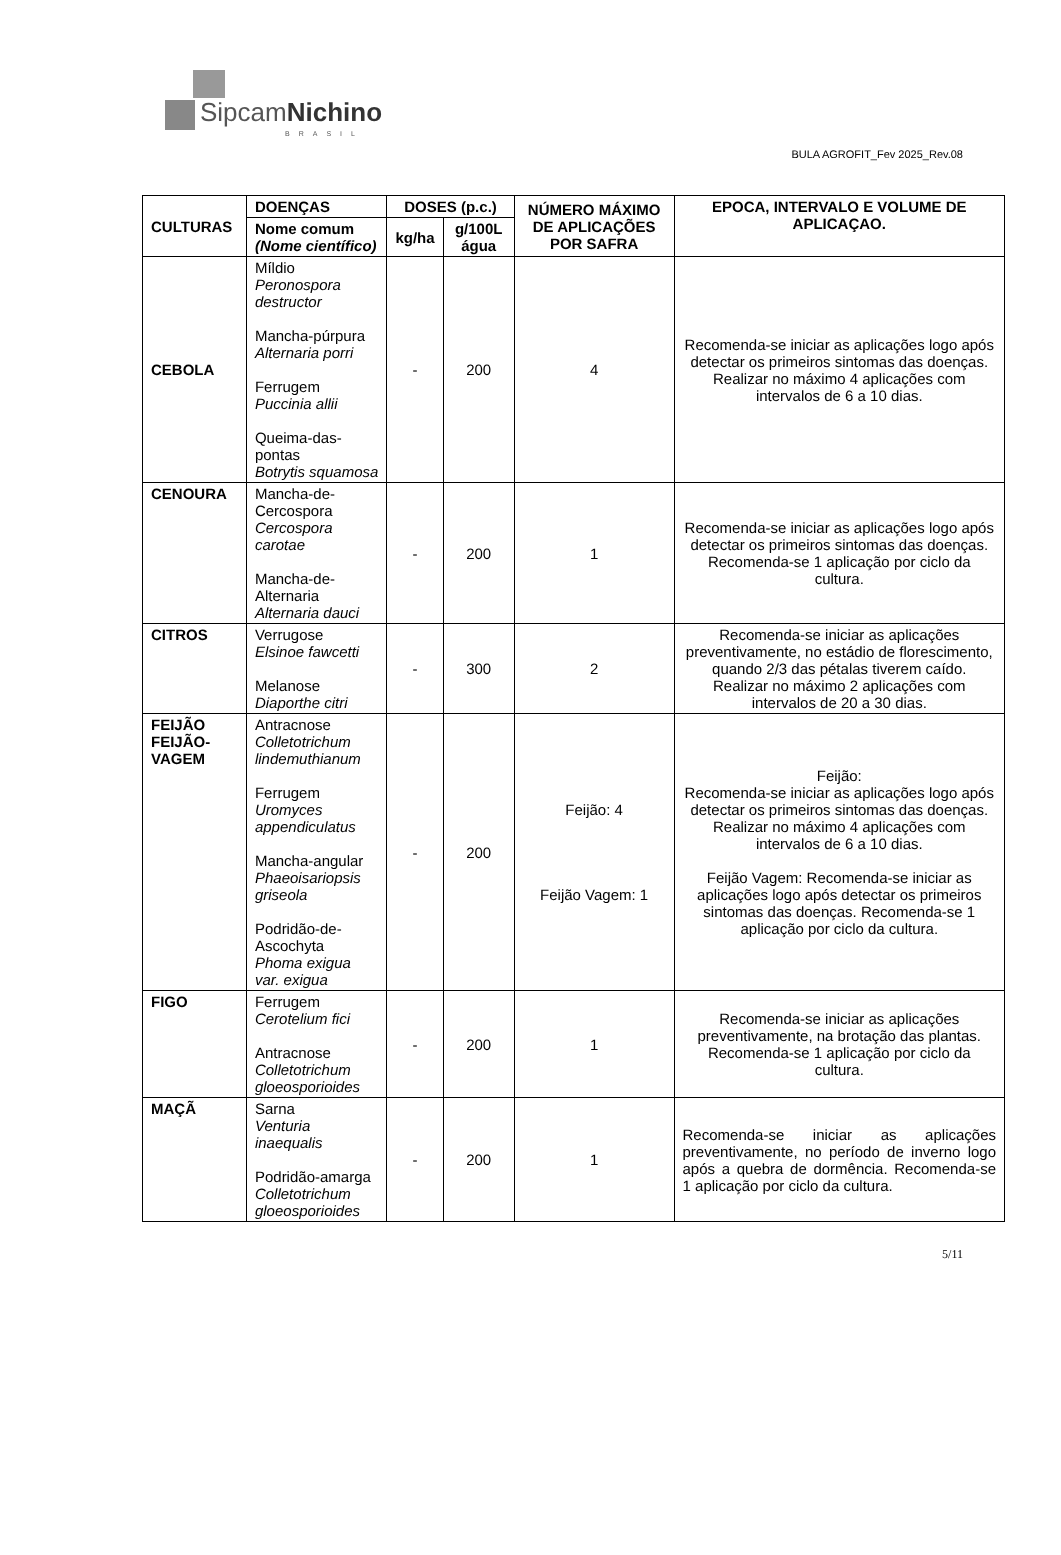SipcamNichino
BRASIL
BULA AGROFIT_Fev 2025_Rev.08
| CULTURAS | DOENÇAS | DOSES (p.c.) | | NÚMERO MÁXIMO DE APLICAÇÕES POR SAFRA | EPOCA, INTERVALO E VOLUME DE APLICAÇAO. |
| --- | --- | --- | --- | --- | --- |
| | Nome comum (Nome científico) | kg/ha | g/100L água | | |
| CEBOLA | Míldio Peronospora destructor Mancha-púrpura Alternaria porri Ferrugem Puccinia allii Queima-das-pontas Botrytis squamosa | - | 200 | 4 | Recomenda-se iniciar as aplicações logo após detectar os primeiros sintomas das doenças. Realizar no máximo 4 aplicações com intervalos de 6 a 10 dias. |
| CENOURA | Mancha-de-Cercospora Cercospora carotae Mancha-de-Alternaria Alternaria dauci | - | 200 | 1 | Recomenda-se iniciar as aplicações logo após detectar os primeiros sintomas das doenças. Recomenda-se 1 aplicação por ciclo da cultura. |
| CITROS | Verrugose Elsinoe fawcetti Melanose Diaporthe citri | - | 300 | 2 | Recomenda-se iniciar as aplicações preventivamente, no estádio de florescimento, quando 2/3 das pétalas tiverem caído. Realizar no máximo 2 aplicações com intervalos de 20 a 30 dias. |
| FEIJÃO FEIJÃO-VAGEM | Antracnose Colletotrichum lindemuthianum Ferrugem Uromyces appendiculatus Mancha-angular Phaeoisariopsis griseola Podridão-de-Ascochyta Phoma exigua var. exigua | - | 200 | Feijão: 4 Feijão Vagem: 1 | Feijão: Recomenda-se iniciar as aplicações logo após detectar os primeiros sintomas das doenças. Realizar no máximo 4 aplicações com intervalos de 6 a 10 dias. Feijão Vagem: Recomenda-se iniciar as aplicações logo após detectar os primeiros sintomas das doenças. Recomenda-se 1 aplicação por ciclo da cultura. |
| FIGO | Ferrugem Cerotelium fici Antracnose Colletotrichum gloeosporioides | - | 200 | 1 | Recomenda-se iniciar as aplicações preventivamente, na brotação das plantas. Recomenda-se 1 aplicação por ciclo da cultura. |
| MAÇÃ | Sarna Venturia inaequalis Podridão-amarga Colletotrichum gloeosporioides | - | 200 | 1 | Recomenda-se iniciar as aplicações preventivamente, no período de inverno logo após a quebra de dormência. Recomenda-se 1 aplicação por ciclo da cultura. |
5/11